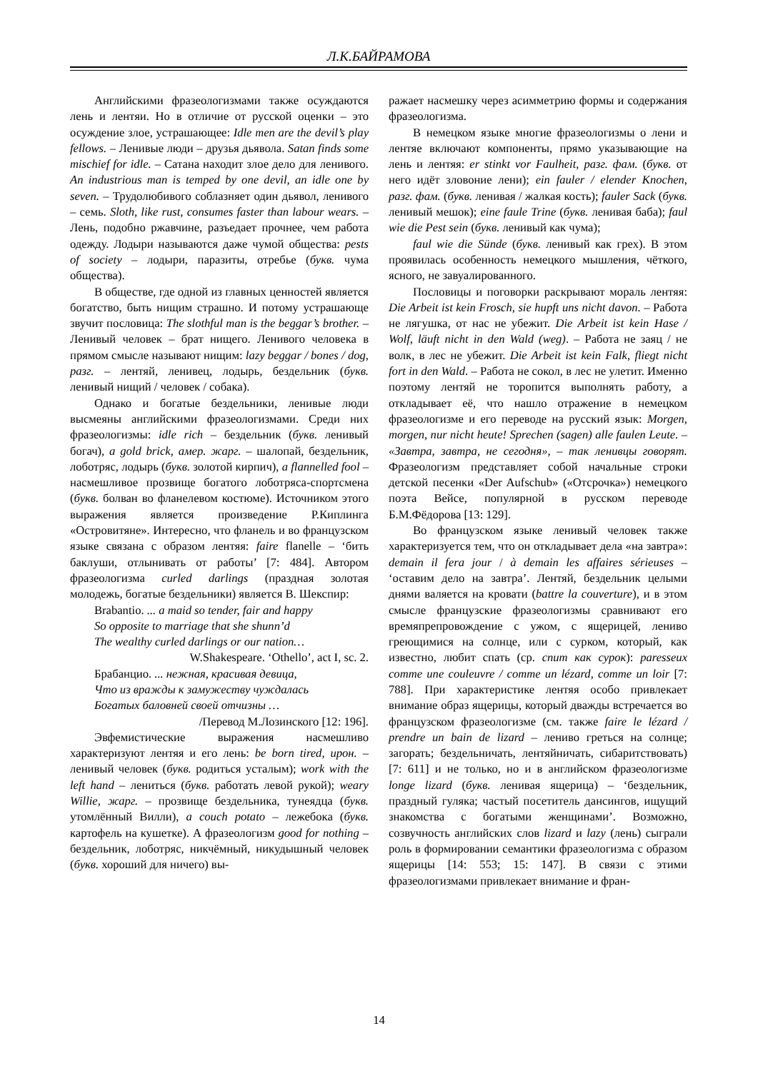Л.К.БАЙРАМОВА
Английскими фразеологизмами также осуждаются лень и лентяи. Но в отличие от русской оценки – это осуждение злое, устрашающее: Idle men are the devil’s play fellows. – Ленивые люди – друзья дьявола. Satan finds some mischief for idle. – Сатана находит злое дело для ленивого. An industrious man is temped by one devil, an idle one by seven. – Трудолюбивого соблазняет один дьявол, ленивого – семь. Sloth, like rust, consumes faster than labour wears. – Лень, подобно ржавчине, разъедает прочнее, чем работа одежду. Лодыри называются даже чумой общества: pests of society – лодыри, паразиты, отребье (букв. чума общества).
В обществе, где одной из главных ценностей является богатство, быть нищим страшно. И потому устрашающе звучит пословица: The slothful man is the beggar’s brother. – Ленивый человек – брат нищего. Ленивого человека в прямом смысле называют нищим: lazy beggar / bones / dog, разг. – лентяй, ленивец, лодырь, бездельник (букв. ленивый нищий / человек / собака).
Однако и богатые бездельники, ленивые люди высмеяны английскими фразеологизмами. Среди них фразеологизмы: idle rich – бездельник (букв. ленивый богач), a gold brick, амер. жарг. – шалопай, бездельник, лоботряс, лодырь (букв. золотой кирпич), a flannelled fool – насмешливое прозвище богатого лоботряса-спортсмена (букв. болван во фланелевом костюме). Источником этого выражения является произведение Р.Киплинга «Островитяне». Интересно, что фланель и во французском языке связана с образом лентяя: faire flanelle – ‘бить баклуши, отлынивать от работы’ [7: 484]. Автором фразеологизма curled darlings (праздная золотая молодежь, богатые бездельники) является В. Шекспир:
Brabantio. ... a maid so tender, fair and happy
So opposite to marriage that she shunn’d
The wealthy curled darlings or our nation…
W.Shakespeare. ‘Othello’, act I, sc. 2.
Брабанцио. ... нежная, красивая девица,
Что из вражды к замужеству чуждалась
Богатых баловней своей отчизны …
/Перевод М.Лозинского [12: 196].
Эвфемистические выражения насмешливо характеризуют лентяя и его лень: be born tired, ирон. – ленивый человек (букв. родиться усталым); work with the left hand – лениться (букв. работать левой рукой); weary Willie, жарг. – прозвище бездельника, тунеядца (букв. утомлённый Вилли), a couch potato – лежебока (букв. картофель на кушетке). А фразеологизм good for nothing – бездельник, лоботряс, никчёмный, никудышный человек (букв. хороший для ничего) вы-
ражает насмешку через асимметрию формы и содержания фразеологизма.
В немецком языке многие фразеологизмы о лени и лентяе включают компоненты, прямо указывающие на лень и лентяя: er stinkt vor Faulheit, разг. фам. (букв. от него идёт зловоние лени); ein fauler / elender Knochen, разг. фам. (букв. ленивая / жалкая кость); fauler Sack (букв. ленивый мешок); eine faule Trine (букв. ленивая баба); faul wie die Pest sein (букв. ленивый как чума);
faul wie die Sünde (букв. ленивый как грех). В этом проявилась особенность немецкого мышления, чёткого, ясного, не завуалированного.
Пословицы и поговорки раскрывают мораль лентяя: Die Arbeit ist kein Frosch, sie hupft uns nicht davon. – Работа не лягушка, от нас не убежит. Die Arbeit ist kein Hase / Wolf, läuft nicht in den Wald (weg). – Работа не заяц / не волк, в лес не убежит. Die Arbeit ist kein Falk, fliegt nicht fort in den Wald. – Работа не сокол, в лес не улетит. Именно поэтому лентяй не торопится выполнять работу, а откладывает её, что нашло отражение в немецком фразеологизме и его переводе на русский язык: Morgen, morgen, nur nicht heute! Sprechen (sagen) alle faulen Leute. – «Завтра, завтра, не сегодня», – так ленивцы говорят. Фразеологизм представляет собой начальные строки детской песенки «Der Aufschub» («Отсрочка») немецкого поэта Вейсе, популярной в русском переводе Б.М.Фёдорова [13: 129].
Во французском языке ленивый человек также характеризуется тем, что он откладывает дела «на завтра»: demain il fera jour / à demain les affaires sérieuses – ‘оставим дело на завтра’. Лентяй, бездельник целыми днями валяется на кровати (battre la couverture), и в этом смысле французские фразеологизмы сравнивают его времяпрепровождение с ужом, с ящерицей, лениво греющимися на солнце, или с сурком, который, как известно, любит спать (ср. спит как сурок): paresseux comme une couleuvre / comme un lézard, comme un loir [7: 788]. При характеристике лентяя особо привлекает внимание образ ящерицы, который дважды встречается во французском фразеологизме (см. также faire le lézard / prendre un bain de lizard – лениво греться на солнце; загорать; бездельничать, лентяйничать, сибаритствовать) [7: 611] и не только, но и в английском фразеологизме longe lizard (букв. ленивая ящерица) – ‘бездельник, праздный гуляка; частый посетитель дансингов, ищущий знакомства с богатыми женщинами’. Возможно, созвучность английских слов lizard и lazy (лень) сыграли роль в формировании семантики фразеологизма с образом ящерицы [14: 553; 15: 147]. В связи с этими фразеологизмами привлекает внимание и фран-
14